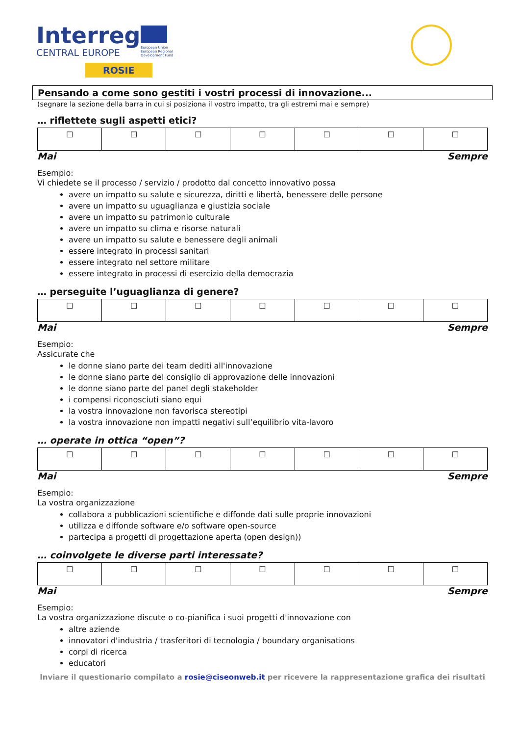Interreg
CENTRAL EUROPE
ROSIE
European Union
European Regional
Development Fund
Pensando a come sono gestiti i vostri processi di innovazione...
(segnare la sezione della barra in cui si posiziona il vostro impatto, tra gli estremi mai e sempre)
… riflettete sugli aspetti etici?
| ☐ | ☐ | ☐ | ☐ | ☐ | ☐ | ☐ |
Mai Sempre
Esempio:
Vi chiedete se il processo / servizio / prodotto dal concetto innovativo possa
avere un impatto su salute e sicurezza, diritti e libertà, benessere delle persone
avere un impatto su uguaglianza e giustizia sociale
avere un impatto su patrimonio culturale
avere un impatto su clima e risorse naturali
avere un impatto su salute e benessere degli animali
essere integrato in processi sanitari
essere integrato nel settore militare
essere integrato in processi di esercizio della democrazia
… perseguite l’uguaglianza di genere?
| ☐ | ☐ | ☐ | ☐ | ☐ | ☐ | ☐ |
Mai Sempre
Esempio:
Assicurate che
le donne siano parte dei team dediti all'innovazione
le donne siano parte del consiglio di approvazione delle innovazioni
le donne siano parte del panel degli stakeholder
i compensi riconosciuti siano equi
la vostra innovazione non favorisca stereotipi
la vostra innovazione non impatti negativi sull’equilibrio vita-lavoro
… operate in ottica “open”?
| ☐ | ☐ | ☐ | ☐ | ☐ | ☐ | ☐ |
Mai Sempre
Esempio:
La vostra organizzazione
collabora a pubblicazioni scientifiche e diffonde dati sulle proprie innovazioni
utilizza e diffonde software e/o software open-source
partecipa a progetti di progettazione aperta (open design))
… coinvolgete le diverse parti interessate?
| ☐ | ☐ | ☐ | ☐ | ☐ | ☐ | ☐ |
Mai Sempre
Esempio:
La vostra organizzazione discute o co-pianifica i suoi progetti d'innovazione con
altre aziende
innovatori d'industria / trasferitori di tecnologia / boundary organisations
corpi di ricerca
educatori
Inviare il questionario compilato a rosie@ciseonweb.it per ricevere la rappresentazione grafica dei risultati